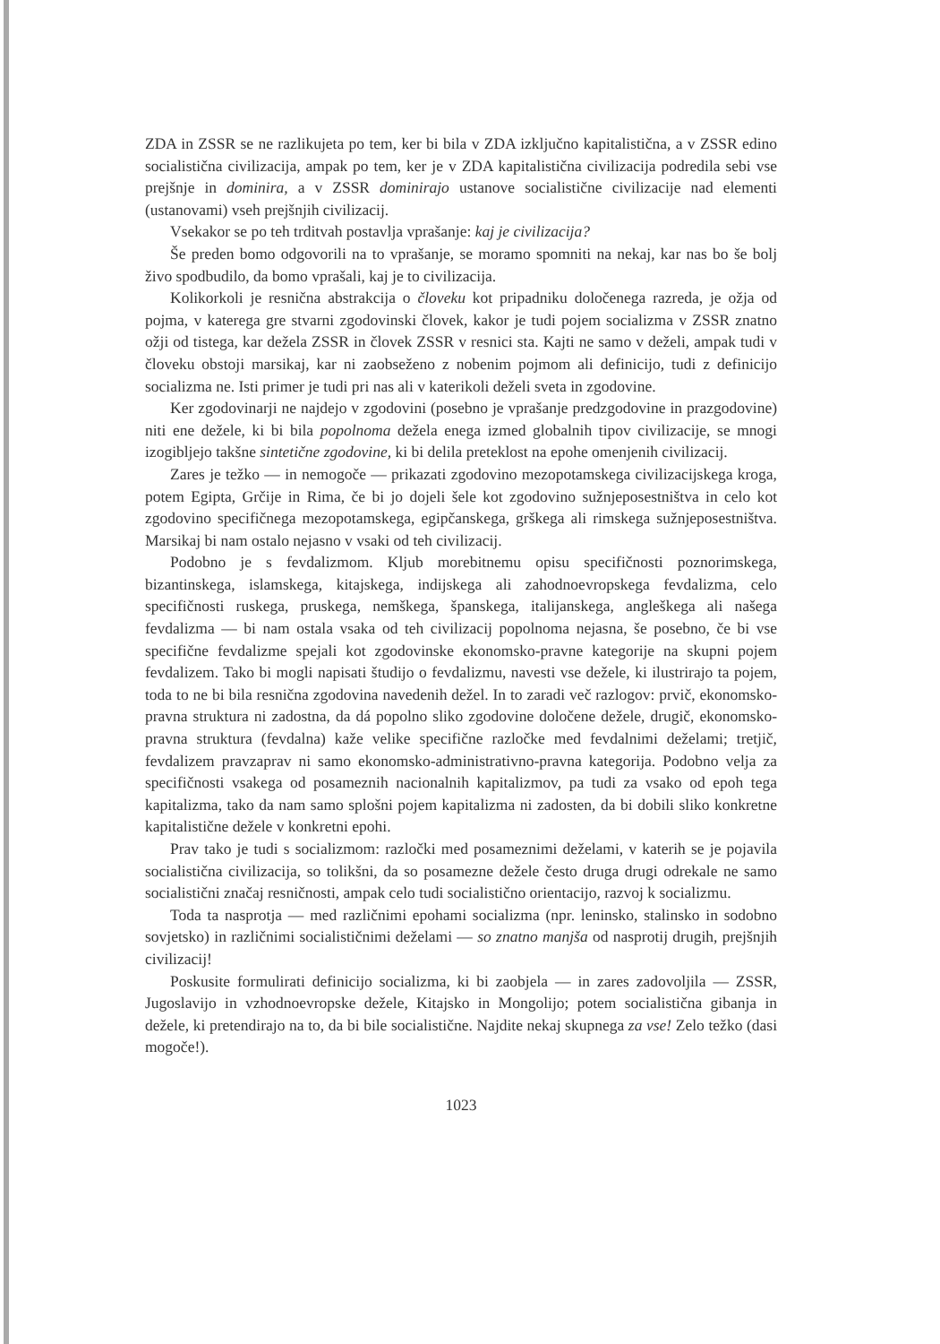ZDA in ZSSR se ne razlikujeta po tem, ker bi bila v ZDA izključno kapitalistična, a v ZSSR edino socialistična civilizacija, ampak po tem, ker je v ZDA kapitalistična civilizacija podredila sebi vse prejšnje in dominira, a v ZSSR dominirajo ustanove socialistične civilizacije nad elementi (ustanovami) vseh prejšnjih civilizacij.
Vsekakor se po teh trditvah postavlja vprašanje: kaj je civilizacija?
Še preden bomo odgovorili na to vprašanje, se moramo spomniti na nekaj, kar nas bo še bolj živo spodbudilo, da bomo vprašali, kaj je to civilizacija.
Kolikorkoli je resnična abstrakcija o človeku kot pripadniku določenega razreda, je ožja od pojma, v katerega gre stvarni zgodovinski človek, kakor je tudi pojem socializma v ZSSR znatno ožji od tistega, kar dežela ZSSR in človek ZSSR v resnici sta. Kajti ne samo v deželi, ampak tudi v človeku obstoji marsikaj, kar ni zaobseženo z nobenim pojmom ali definicijo, tudi z definicijo socializma ne. Isti primer je tudi pri nas ali v katerikoli deželi sveta in zgodovine.
Ker zgodovinarji ne najdejo v zgodovini (posebno je vprašanje predzgodovine in prazgodovine) niti ene dežele, ki bi bila popolnoma dežela enega izmed globalnih tipov civilizacije, se mnogi izogibljejo takšne sintetične zgodovine, ki bi delila preteklost na epohe omenjenih civilizacij.
Zares je težko — in nemogoče — prikazati zgodovino mezopotamskega civilizacijskega kroga, potem Egipta, Grčije in Rima, če bi jo dojeli šele kot zgodovino sužnjeposestništva in celo kot zgodovino specifičnega mezopotamskega, egipčanskega, grškega ali rimskega sužnjeposestništva. Marsikaj bi nam ostalo nejasno v vsaki od teh civilizacij.
Podobno je s fevdalizmom. Kljub morebitnemu opisu specifičnosti poznorimskega, bizantinskega, islamskega, kitajskega, indijskega ali zahodnoevropskega fevdalizma, celo specifičnosti ruskega, pruskega, nemškega, španskega, italijanskega, angleškega ali našega fevdalizma — bi nam ostala vsaka od teh civilizacij popolnoma nejasna, še posebno, če bi vse specifične fevdalizme spejali kot zgodovinske ekonomsko-pravne kategorije na skupni pojem fevdalizem. Tako bi mogli napisati študijo o fevdalizmu, navesti vse dežele, ki ilustrirajo ta pojem, toda to ne bi bila resnična zgodovina navedenih dežel. In to zaradi več razlogov: prvič, ekonomsko-pravna struktura ni zadostna, da dá popolno sliko zgodovine določene dežele, drugič, ekonomsko-pravna struktura (fevdalna) kaže velike specifične razločke med fevdalnimi deželami; tretjič, fevdalizem pravzaprav ni samo ekonomsko-administrativno-pravna kategorija. Podobno velja za specifičnosti vsakega od posameznih nacionalnih kapitalizmov, pa tudi za vsako od epoh tega kapitalizma, tako da nam samo splošni pojem kapitalizma ni zadosten, da bi dobili sliko konkretne kapitalistične dežele v konkretni epohi.
Prav tako je tudi s socializmom: razločki med posameznimi deželami, v katerih se je pojavila socialistična civilizacija, so tolikšni, da so posamezne dežele često druga drugi odrekale ne samo socialistični značaj resničnosti, ampak celo tudi socialistično orientacijo, razvoj k socializmu.
Toda ta nasprotja — med različnimi epohami socializma (npr. leninsko, stalinsko in sodobno sovjetsko) in različnimi socialističnimi deželami — so znatno manjša od nasprotij drugih, prejšnjih civilizacij!
Poskusite formulirati definicijo socializma, ki bi zaobjela — in zares zadovoljila — ZSSR, Jugoslavijo in vzhodnoevropske dežele, Kitajsko in Mongolijo; potem socialistična gibanja in dežele, ki pretendirajo na to, da bi bile socialistične. Najdite nekaj skupnega za vse! Zelo težko (dasi mogoče!).
1023